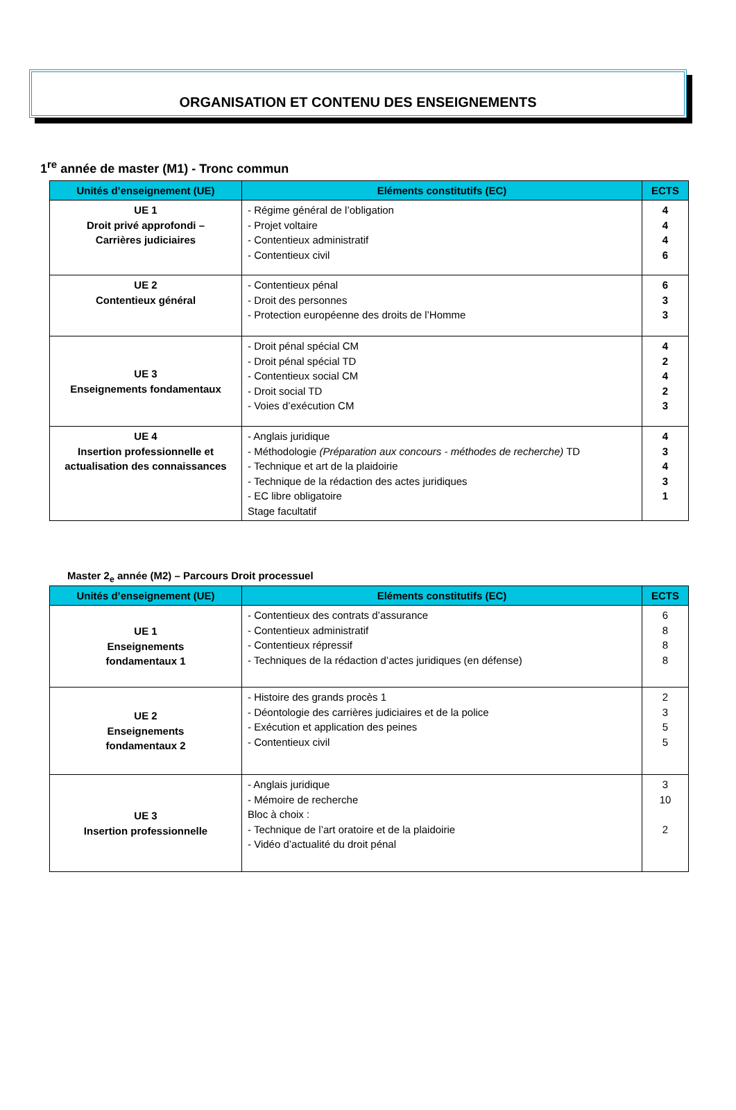ORGANISATION ET CONTENU DES ENSEIGNEMENTS
1<sup>re</sup> année de master (M1) - Tronc commun
| Unités d’enseignement (UE) | Eléments constitutifs (EC) | ECTS |
| --- | --- | --- |
| UE 1 Droit privé approfondi – Carrières judiciaires | - Régime général de l’obligation - Projet voltaire - Contentieux administratif - Contentieux civil | 4 4 4 6 |
| UE 2 Contentieux général | - Contentieux pénal - Droit des personnes - Protection européenne des droits de l’Homme | 6 3 3 |
| UE 3 Enseignements fondamentaux | - Droit pénal spécial CM - Droit pénal spécial TD - Contentieux social CM - Droit social TD - Voies d’exécution CM | 4 2 4 2 3 |
| UE 4 Insertion professionnelle et actualisation des connaissances | - Anglais juridique - Méthodologie (Préparation aux concours - méthodes de recherche) TD - Technique et art de la plaidoirie - Technique de la rédaction des actes juridiques - EC libre obligatoire Stage facultatif | 4 3 4 3 1 |
Master 2<sub>e</sub> année (M2) – Parcours Droit processuel
| Unités d’enseignement (UE) | Eléments constitutifs (EC) | ECTS |
| --- | --- | --- |
| UE 1 Enseignements fondamentaux 1 | - Contentieux des contrats d’assurance - Contentieux administratif - Contentieux répressif - Techniques de la rédaction d’actes juridiques (en défense) | 6 8 8 8 |
| UE 2 Enseignements fondamentaux 2 | - Histoire des grands procès 1 - Déontologie des carrières judiciaires et de la police - Exécution et application des peines - Contentieux civil | 2 3 5 5 |
| UE 3 Insertion professionnelle | - Anglais juridique - Mémoire de recherche Bloc à choix : - Technique de l’art oratoire et de la plaidoirie - Vidéo d’actualité du droit pénal | 3 10 2 |